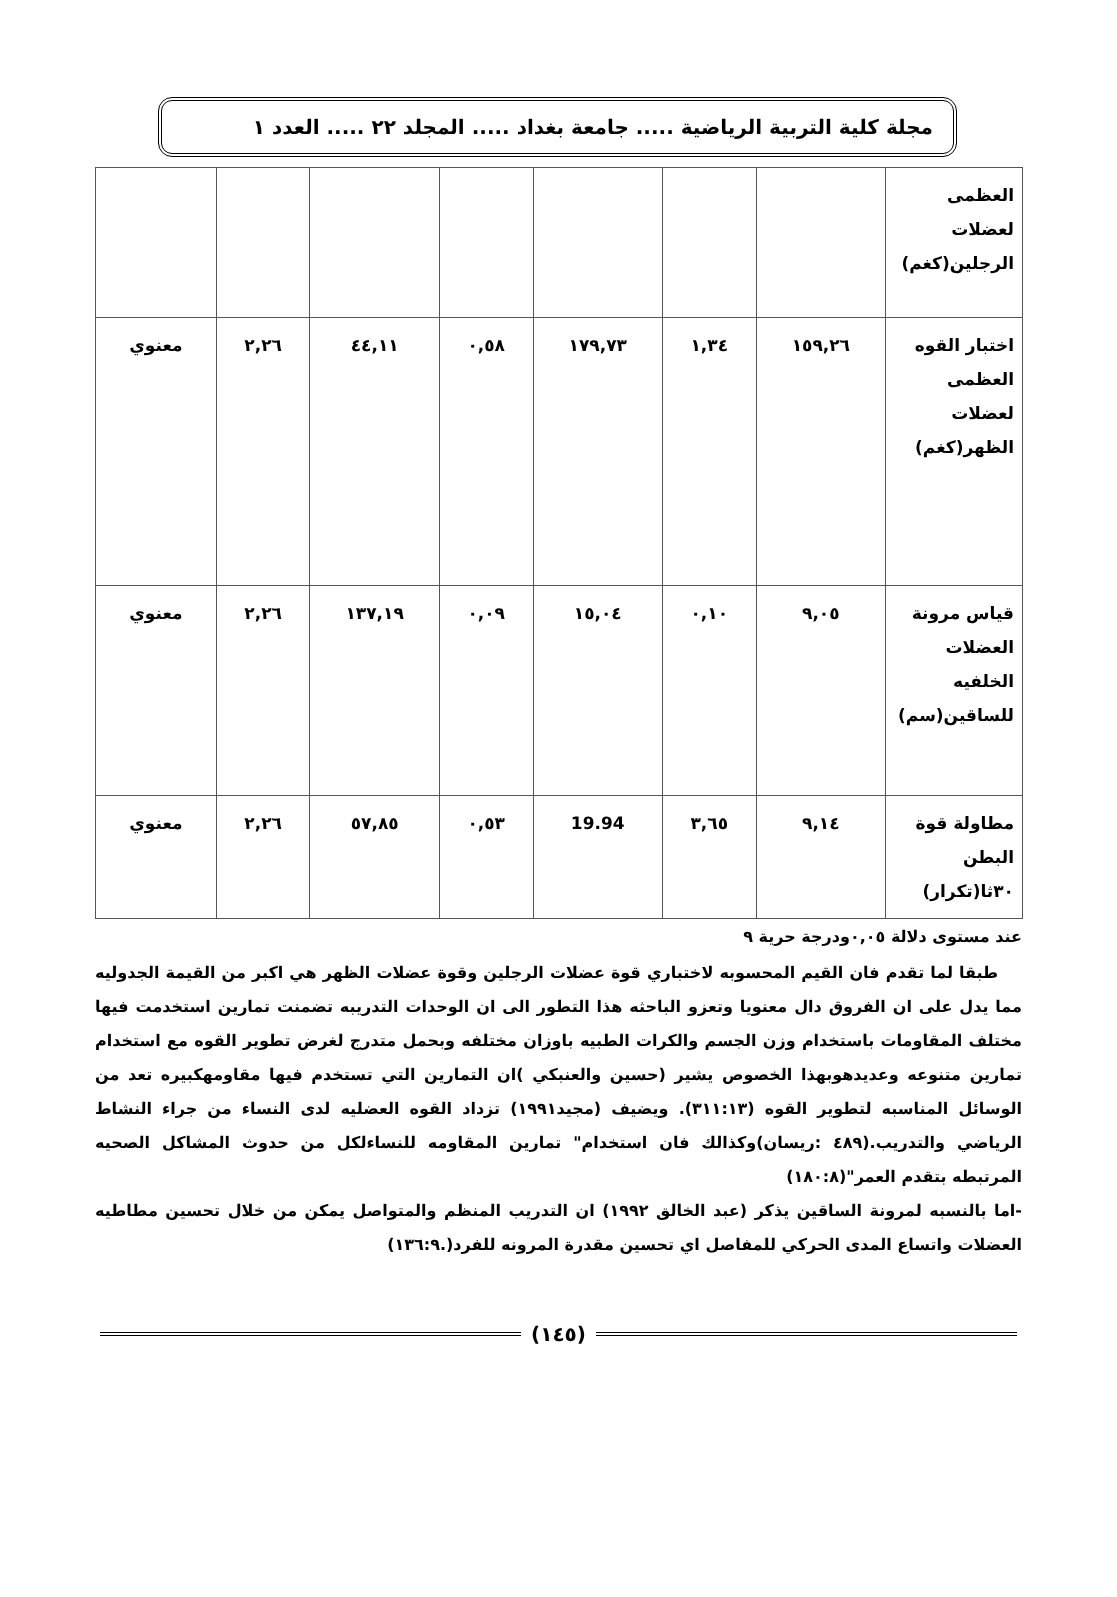مجلة كلية التربية الرياضية ..... جامعة بغداد ..... المجلد ٢٢ ..... العدد ١
| العظمى لعضلات الرجلين(كغم) | | | | | | | |
| اختبار القوه العظمى لعضلات الظهر(كغم) | ١٥٩,٢٦ | ١,٣٤ | ١٧٩,٧٣ | ٠,٥٨ | ٤٤,١١ | ٢,٢٦ | معنوي |
| قياس مرونة العضلات الخلفيه للساقين(سم) | ٩,٠٥ | ٠,١٠ | ١٥,٠٤ | ٠,٠٩ | ١٣٧,١٩ | ٢,٢٦ | معنوي |
| مطاولة قوة البطن ٣٠ثا(تكرار) | ٩,١٤ | ٣,٦٥ | 19.94 | ٠,٥٣ | ٥٧,٨٥ | ٢,٢٦ | معنوي |
عند مستوى دلالة ٠,٠٥ودرجة حرية ٩
طبقا لما تقدم فان القيم المحسوبه لاختباري قوة عضلات الرجلين وقوة عضلات الظهر هي اكبر من القيمة الجدوليه مما يدل على ان الفروق دال معنويا وتعزو الباحثه هذا التطور الى ان الوحدات التدريبه تضمنت تمارين استخدمت فيها مختلف المقاومات باستخدام وزن الجسم والكرات الطبيه باوزان مختلفه وبحمل متدرج لغرض تطوير القوه مع استخدام تمارين متنوعه وعديدهوبهذا الخصوص يشير (حسين والعنبكي )ان التمارين التي تستخدم فيها مقاومهكبيره تعد من الوسائل المناسبه لتطوير القوه (٣١١:١٣). ويضيف (مجيد١٩٩١) تزداد القوه العضليه لدى النساء من جراء النشاط الرياضي والتدريب.(٤٨٩ :ريسان)وكذالك فان استخدام" تمارين المقاومه للنساءلكل من حدوث المشاكل الصحيه المرتبطه بتقدم العمر"(١٨٠:٨)
-اما بالنسبه لمرونة الساقين يذكر (عبد الخالق ١٩٩٢) ان التدريب المنظم والمتواصل يمكن من خلال تحسين مطاطيه العضلات واتساع المدى الحركي للمفاصل اي تحسين مقدرة المرونه للفرد(.١٣٦:٩)
(١٤٥)